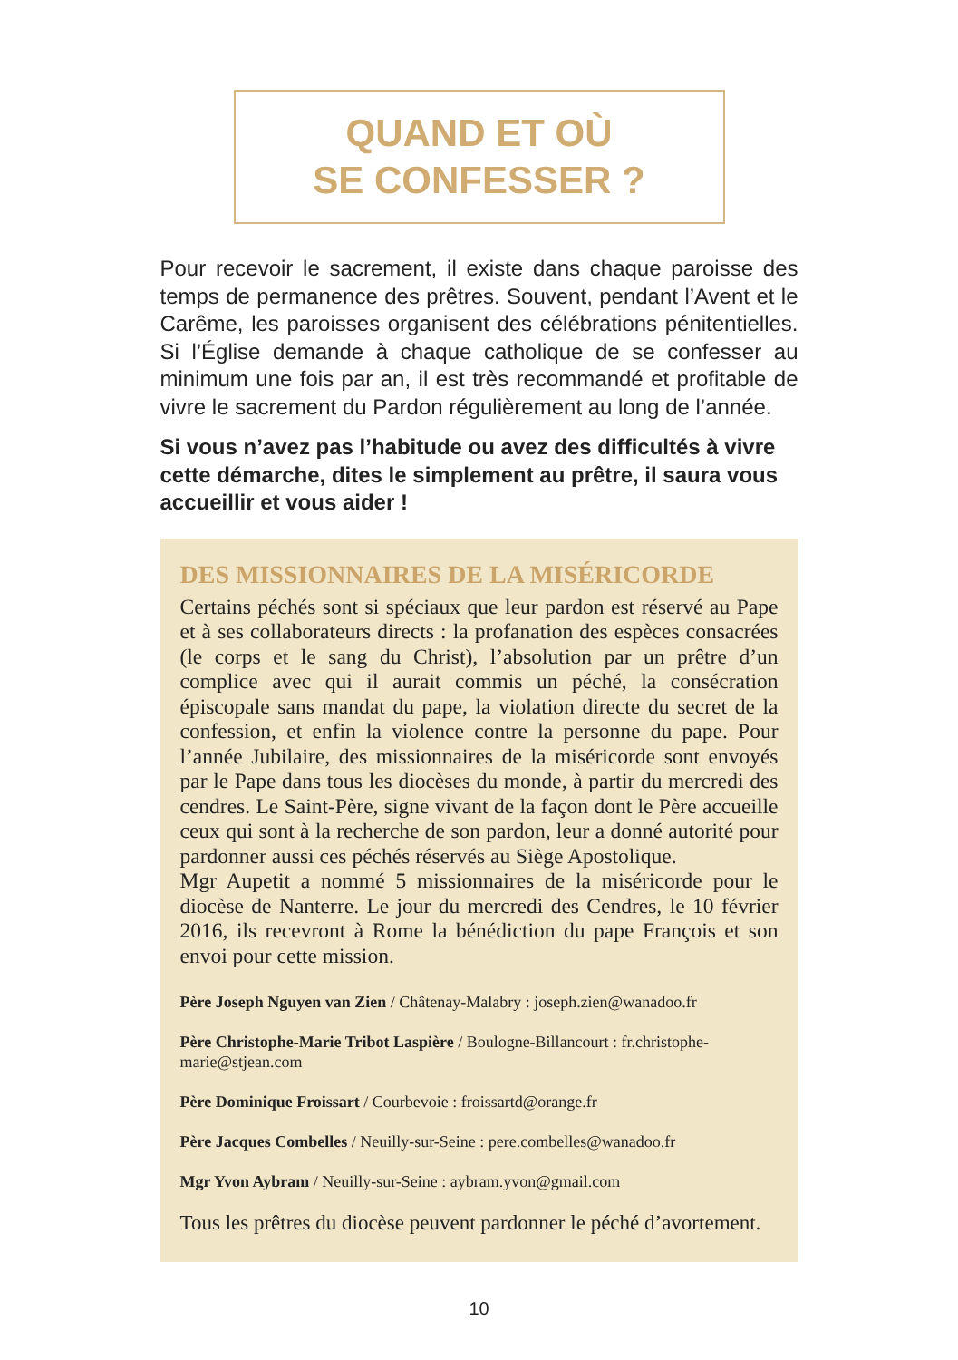QUAND ET OÙ
SE CONFESSER ?
Pour recevoir le sacrement, il existe dans chaque paroisse des temps de permanence des prêtres. Souvent, pendant l’Avent et le Carême, les paroisses organisent des célébrations pénitentielles. Si l’Église demande à chaque catholique de se confesser au minimum une fois par an, il est très recommandé et profitable de vivre le sacrement du Pardon régulièrement au long de l’année.
Si vous n’avez pas l’habitude ou avez des difficultés à vivre cette démarche, dites le simplement au prêtre, il saura vous accueillir et vous aider !
DES MISSIONNAIRES DE LA MISÉRICORDE
Certains péchés sont si spéciaux que leur pardon est réservé au Pape et à ses collaborateurs directs : la profanation des espèces consacrées (le corps et le sang du Christ), l’absolution par un prêtre d’un complice avec qui il aurait commis un péché, la consécration épiscopale sans mandat du pape, la violation directe du secret de la confession, et enfin la violence contre la personne du pape. Pour l’année Jubilaire, des missionnaires de la miséricorde sont envoyés par le Pape dans tous les diocèses du monde, à partir du mercredi des cendres. Le Saint-Père, signe vivant de la façon dont le Père accueille ceux qui sont à la recherche de son pardon, leur a donné autorité pour pardonner aussi ces péchés réservés au Siège Apostolique.
Mgr Aupetit a nommé 5 missionnaires de la miséricorde pour le diocèse de Nanterre. Le jour du mercredi des Cendres, le 10 février 2016, ils recevront à Rome la bénédiction du pape François et son envoi pour cette mission.
Père Joseph Nguyen van Zien / Châtenay-Malabry : joseph.zien@wanadoo.fr
Père Christophe-Marie Tribot Laspière / Boulogne-Billancourt : fr.christophe-marie@stjean.com
Père Dominique Froissart / Courbevoie : froissartd@orange.fr
Père Jacques Combelles / Neuilly-sur-Seine : pere.combelles@wanadoo.fr
Mgr Yvon Aybram / Neuilly-sur-Seine : aybram.yvon@gmail.com
Tous les prêtres du diocèse peuvent pardonner le péché d’avortement.
10